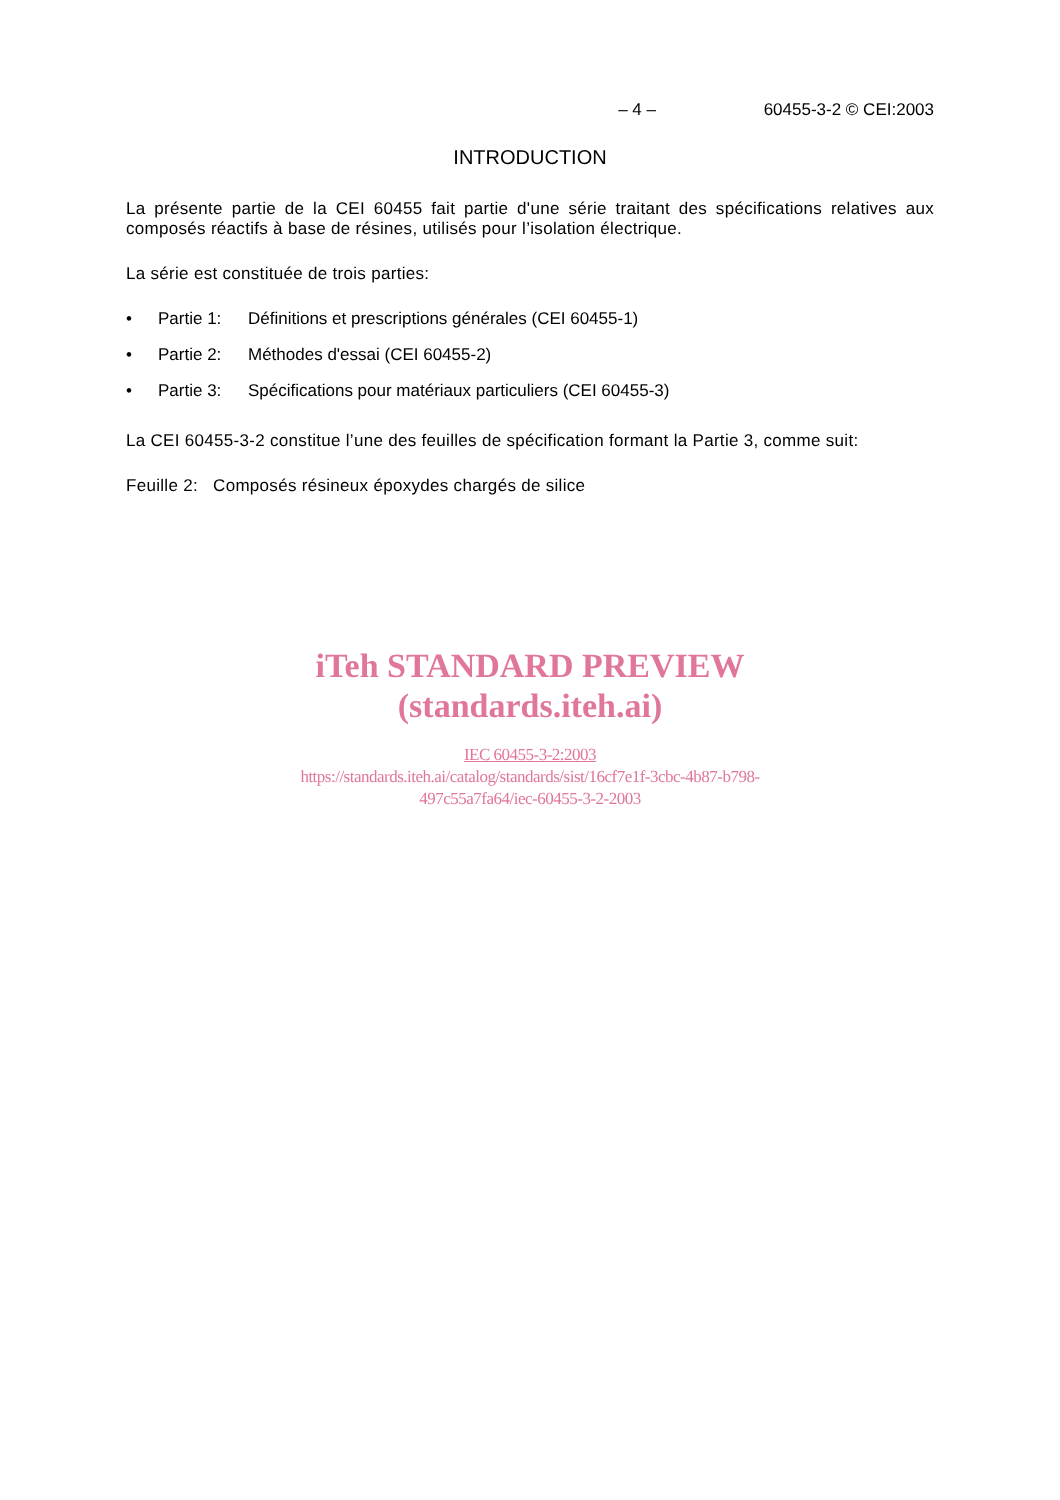– 4 – 60455-3-2 © CEI:2003
INTRODUCTION
La présente partie de la CEI 60455 fait partie d'une série traitant des spécifications relatives aux composés réactifs à base de résines, utilisés pour l’isolation électrique.
La série est constituée de trois parties:
• Partie 1: Définitions et prescriptions générales (CEI 60455-1)
• Partie 2: Méthodes d'essai (CEI 60455-2)
• Partie 3: Spécifications pour matériaux particuliers (CEI 60455-3)
La CEI 60455-3-2 constitue l’une des feuilles de spécification formant la Partie 3, comme suit:
Feuille 2: Composés résineux époxydes chargés de silice
iTeh STANDARD PREVIEW
(standards.iteh.ai)
IEC 60455-3-2:2003
https://standards.iteh.ai/catalog/standards/sist/16cf7e1f-3cbc-4b87-b798-
497c55a7fa64/iec-60455-3-2-2003